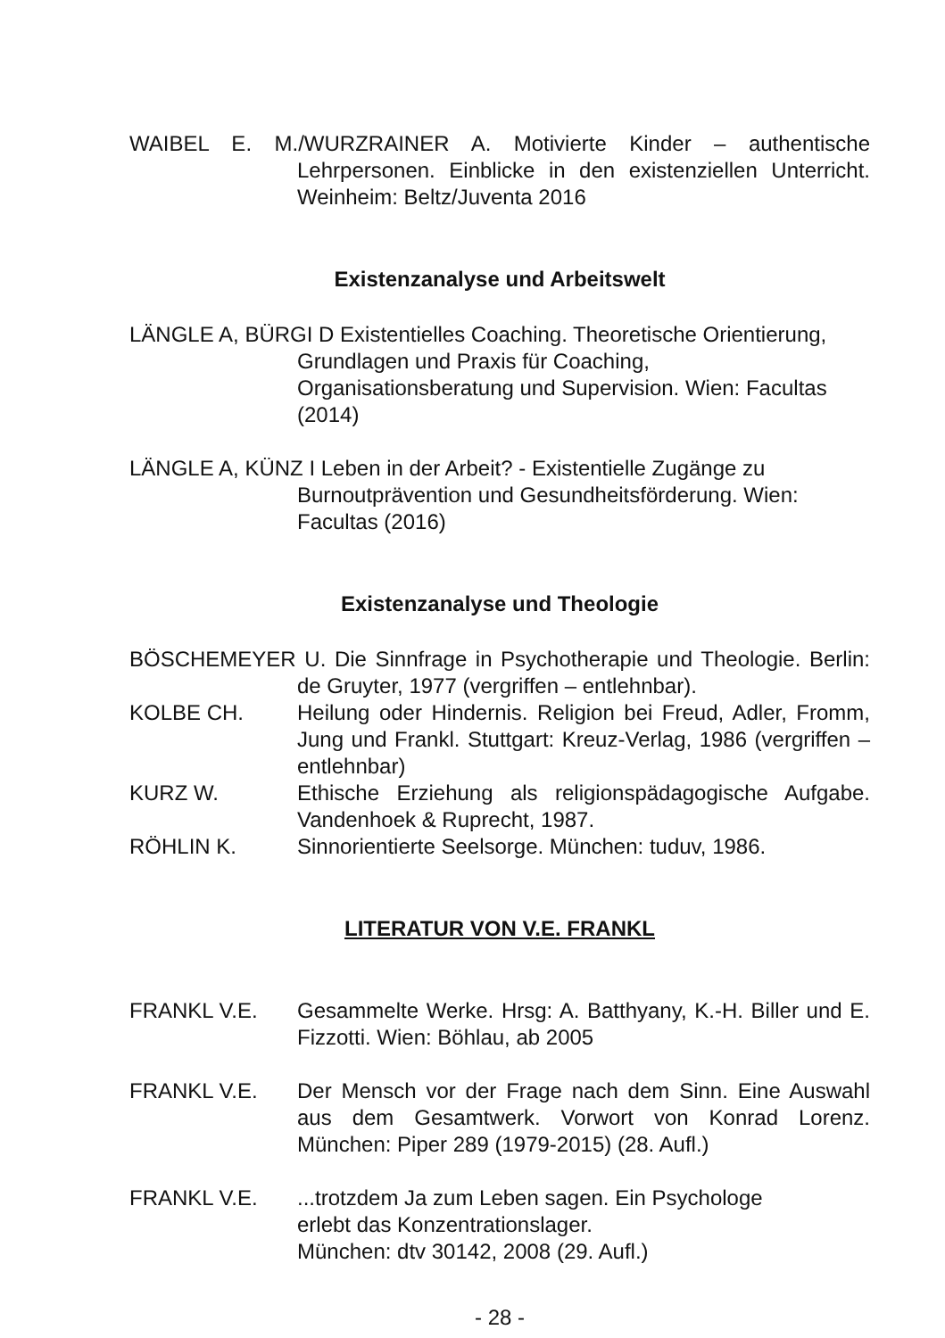WAIBEL E. M./WURZRAINER A. Motivierte Kinder – authentische Lehrpersonen. Einblicke in den existenziellen Unterricht. Weinheim: Beltz/Juventa 2016
Existenzanalyse und Arbeitswelt
LÄNGLE A, BÜRGI D Existentielles Coaching. Theoretische Orientierung, Grundlagen und Praxis für Coaching, Organisationsberatung und Supervision. Wien: Facultas (2014)
LÄNGLE A, KÜNZ I Leben in der Arbeit? - Existentielle Zugänge zu Burnoutprävention und Gesundheitsförderung. Wien: Facultas (2016)
Existenzanalyse und Theologie
BÖSCHEMEYER U. Die Sinnfrage in Psychotherapie und Theologie. Berlin: de Gruyter, 1977 (vergriffen – entlehnbar).
KOLBE CH. Heilung oder Hindernis. Religion bei Freud, Adler, Fromm, Jung und Frankl. Stuttgart: Kreuz-Verlag, 1986 (vergriffen – entlehnbar)
KURZ W. Ethische Erziehung als religionspädagogische Aufgabe. Vandenhoek & Ruprecht, 1987.
RÖHLIN K. Sinnorientierte Seelsorge. München: tuduv, 1986.
LITERATUR VON V.E. FRANKL
FRANKL V.E. Gesammelte Werke. Hrsg: A. Batthyany, K.-H. Biller und E. Fizzotti. Wien: Böhlau, ab 2005
FRANKL V.E. Der Mensch vor der Frage nach dem Sinn. Eine Auswahl aus dem Gesamtwerk. Vorwort von Konrad Lorenz. München: Piper 289 (1979-2015) (28. Aufl.)
FRANKL V.E. ...trotzdem Ja zum Leben sagen. Ein Psychologe
erlebt das Konzentrationslager.
München: dtv 30142, 2008 (29. Aufl.)
- 28 -